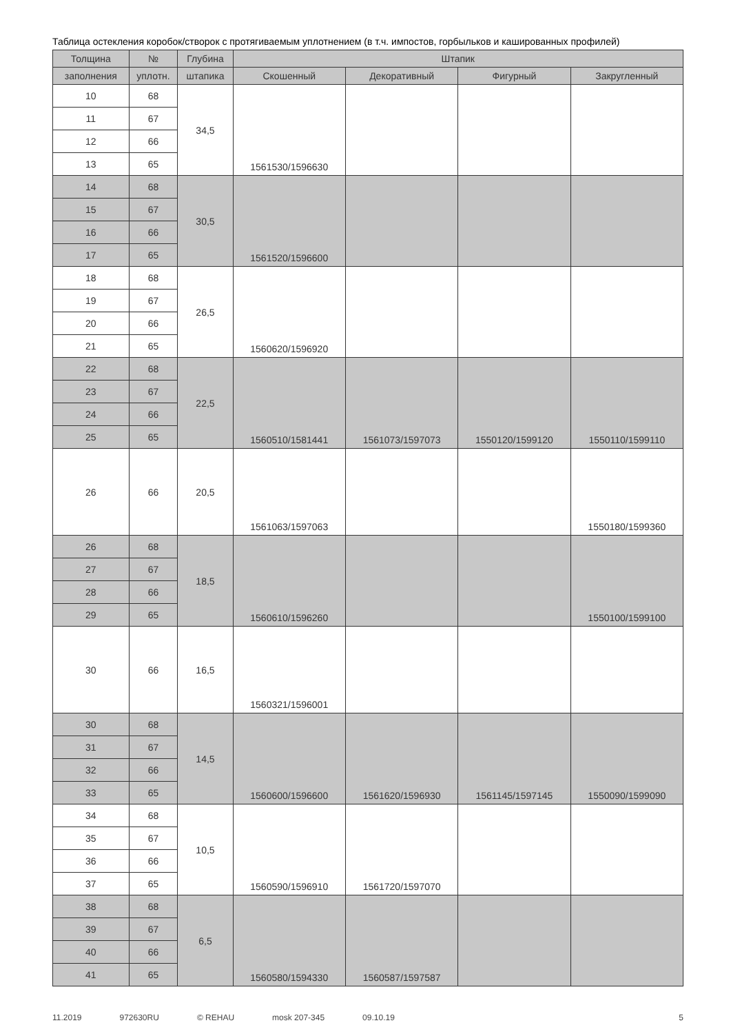Таблица остекления коробок/створок с протягиваемым уплотнением (в т.ч. импостов, горбыльков и кашированных профилей)
| Толщина | № | Глубина | Штапик | | | |
| --- | --- | --- | --- | --- | --- | --- |
| заполнения | уплотн. | штапика | Скошенный | Декоративный | Фигурный | Закругленный |
| 10 | 68 | 34,5 | 1561530/1596630 | | | |
| 11 | 67 | | | | | |
| 12 | 66 | | | | | |
| 13 | 65 | | | | | |
| 14 | 68 | 30,5 | 1561520/1596600 | | | |
| 15 | 67 | | | | | |
| 16 | 66 | | | | | |
| 17 | 65 | | | | | |
| 18 | 68 | 26,5 | 1560620/1596920 | | | |
| 19 | 67 | | | | | |
| 20 | 66 | | | | | |
| 21 | 65 | | | | | |
| 22 | 68 | 22,5 | 1560510/1581441 | 1561073/1597073 | 1550120/1599120 | 1550110/1599110 |
| 23 | 67 | | | | | |
| 24 | 66 | | | | | |
| 25 | 65 | | | | | |
| 26 | 66 | 20,5 | 1561063/1597063 | | | 1550180/1599360 |
| 26 | 68 | 18,5 | 1560610/1596260 | | | 1550100/1599100 |
| 27 | 67 | | | | | |
| 28 | 66 | | | | | |
| 29 | 65 | | | | | |
| 30 | 66 | 16,5 | 1560321/1596001 | | | |
| 30 | 68 | 14,5 | 1560600/1596600 | 1561620/1596930 | 1561145/1597145 | 1550090/1599090 |
| 31 | 67 | | | | | |
| 32 | 66 | | | | | |
| 33 | 65 | | | | | |
| 34 | 68 | 10,5 | 1560590/1596910 | 1561720/1597070 | | |
| 35 | 67 | | | | | |
| 36 | 66 | | | | | |
| 37 | 65 | | | | | |
| 38 | 68 | 6,5 | 1560580/1594330 | 1560587/1597587 | | |
| 39 | 67 | | | | | |
| 40 | 66 | | | | | |
| 41 | 65 | | | | | |
11.2019 972630RU © REHAU mosk 207-345 09.10.19 5